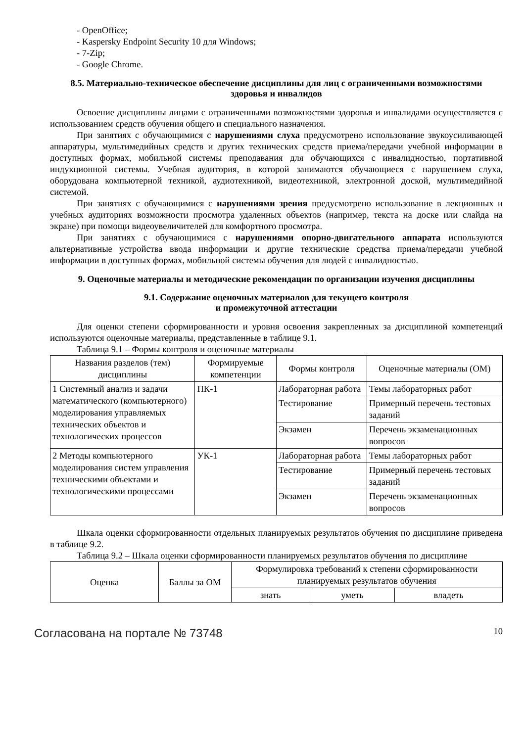- OpenOffice;
- Kaspersky Endpoint Security 10 для Windows;
- 7-Zip;
- Google Chrome.
8.5. Материально-техническое обеспечение дисциплины для лиц с ограниченными возможностями здоровья и инвалидов
Освоение дисциплины лицами с ограниченными возможностями здоровья и инвалидами осуществляется с использованием средств обучения общего и специального назначения.
При занятиях с обучающимися с нарушениями слуха предусмотрено использование звукоусиливающей аппаратуры, мультимедийных средств и других технических средств приема/передачи учебной информации в доступных формах, мобильной системы преподавания для обучающихся с инвалидностью, портативной индукционной системы. Учебная аудитория, в которой занимаются обучающиеся с нарушением слуха, оборудована компьютерной техникой, аудиотехникой, видеотехникой, электронной доской, мультимедийной системой.
При занятиях с обучающимися с нарушениями зрения предусмотрено использование в лекционных и учебных аудиториях возможности просмотра удаленных объектов (например, текста на доске или слайда на экране) при помощи видеоувеличителей для комфортного просмотра.
При занятиях с обучающимися с нарушениями опорно-двигательного аппарата используются альтернативные устройства ввода информации и другие технические средства приема/передачи учебной информации в доступных формах, мобильной системы обучения для людей с инвалидностью.
9. Оценочные материалы и методические рекомендации по организации изучения дисциплины
9.1. Содержание оценочных материалов для текущего контроля
и промежуточной аттестации
Для оценки степени сформированности и уровня освоения закрепленных за дисциплиной компетенций используются оценочные материалы, представленные в таблице 9.1.
Таблица 9.1 – Формы контроля и оценочные материалы
| Названия разделов (тем) дисциплины | Формируемые компетенции | Формы контроля | Оценочные материалы (ОМ) |
| --- | --- | --- | --- |
| 1 Системный анализ и задачи математического (компьютерного) моделирования управляемых технических объектов и технологических процессов | ПК-1 | Лабораторная работа | Темы лабораторных работ |
| | | Тестирование | Примерный перечень тестовых заданий |
| | | Экзамен | Перечень экзаменационных вопросов |
| 2 Методы компьютерного моделирования систем управления техническими объектами и технологическими процессами | УК-1 | Лабораторная работа | Темы лабораторных работ |
| | | Тестирование | Примерный перечень тестовых заданий |
| | | Экзамен | Перечень экзаменационных вопросов |
Шкала оценки сформированности отдельных планируемых результатов обучения по дисциплине приведена в таблице 9.2.
Таблица 9.2 – Шкала оценки сформированности планируемых результатов обучения по дисциплине
| Оценка | Баллы за ОМ | Формулировка требований к степени сформированности планируемых результатов обучения | | |
| --- | --- | --- | --- | --- |
| | | знать | уметь | владеть |
Согласована на портале № 73748 10